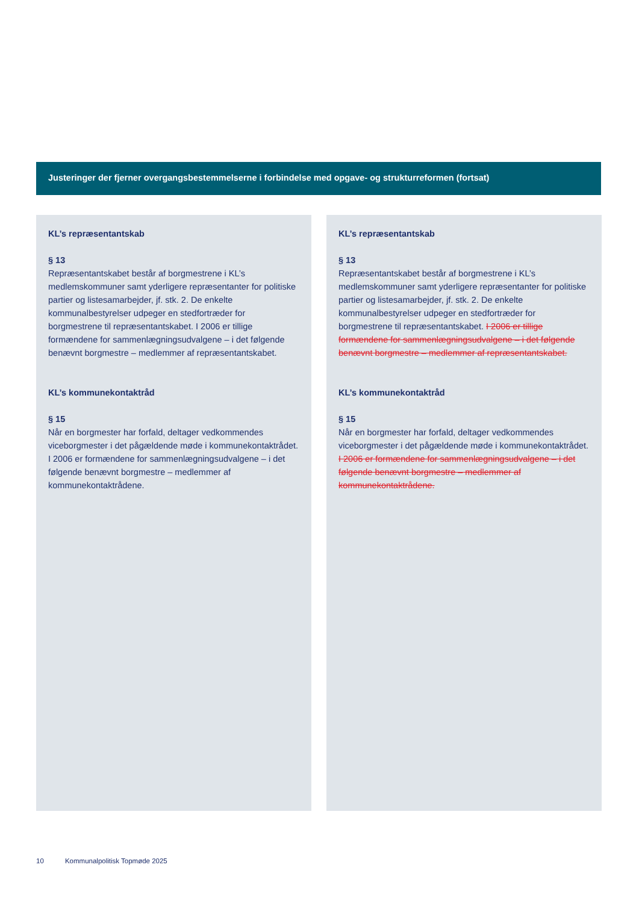Justeringer der fjerner overgangsbestemmelserne i forbindelse med opgave- og strukturreformen (fortsat)
KL’s repræsentantskab
§ 13
Repræsentantskabet består af borgmestrene i KL’s medlemskommuner samt yderligere repræsentanter for politiske partier og listesamarbejder, jf. stk. 2. De enkelte kommunalbestyrelser udpeger en stedfortræder for borgmestrene til repræsentantskabet. I 2006 er tillige formændene for sammenlægningsudvalgene – i det følgende benævnt borgmestre – medlemmer af repræsentantskabet.
KL’s kommunekontaktråd
§ 15
Når en borgmester har forfald, deltager vedkommendes viceborgmester i det pågældende møde i kommunekontaktrådet. I 2006 er formændene for sammenlægningsudvalgene – i det følgende benævnt borgmestre – medlemmer af kommunekontaktrådene.
KL’s repræsentantskab
§ 13
Repræsentantskabet består af borgmestrene i KL’s medlemskommuner samt yderligere repræsentanter for politiske partier og listesamarbejder, jf. stk. 2. De enkelte kommunalbestyrelser udpeger en stedfortræder for borgmestrene til repræsentantskabet. I 2006 er tillige formændene for sammenlægningsudvalgene – i det følgende benævnt borgmestre – medlemmer af repræsentantskabet.
KL’s kommunekontaktråd
§ 15
Når en borgmester har forfald, deltager vedkommendes viceborgmester i det pågældende møde i kommunekontaktrådet. I 2006 er formændene for sammenlægningsudvalgene – i det følgende benævnt borgmestre – medlemmer af kommunekontaktrådene.
10 Kommunalpolitisk Topmøde 2025